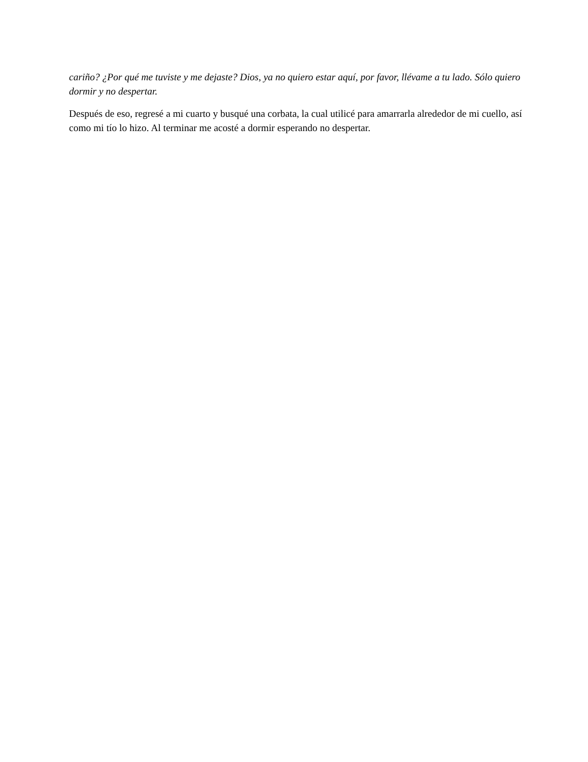cariño? ¿Por qué me tuviste y me dejaste? Dios, ya no quiero estar aquí, por favor, llévame a tu lado. Sólo quiero dormir y no despertar.
Después de eso, regresé a mi cuarto y busqué una corbata, la cual utilicé para amarrarla alrededor de mi cuello, así como mi tío lo hizo. Al terminar me acosté a dormir esperando no despertar.